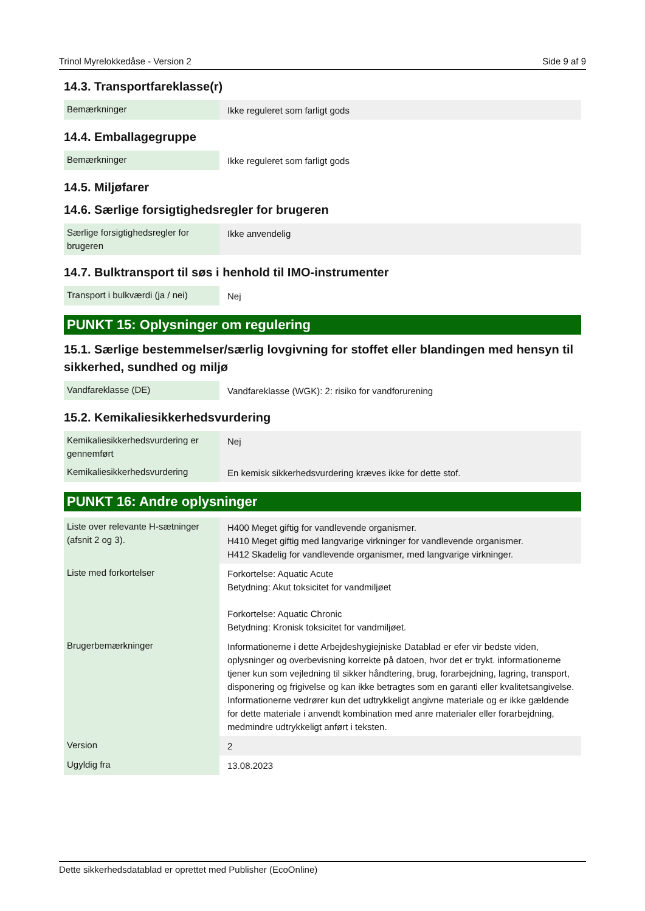Trinol Myrelokkedåse - Version 2 Side 9 af 9
14.3. Transportfareklasse(r)
| Bemærkninger | Ikke reguleret som farligt gods |
14.4. Emballagegruppe
| Bemærkninger | Ikke reguleret som farligt gods |
14.5. Miljøfarer
14.6. Særlige forsigtighedsregler for brugeren
| Særlige forsigtighedsregler for brugeren | Ikke anvendelig |
14.7. Bulktransport til søs i henhold til IMO-instrumenter
| Transport i bulkværdi (ja / nei) | Nej |
PUNKT 15: Oplysninger om regulering
15.1. Særlige bestemmelser/særlig lovgivning for stoffet eller blandingen med hensyn til sikkerhed, sundhed og miljø
| Vandfareklasse (DE) | Vandfareklasse (WGK): 2: risiko for vandforurening |
15.2. Kemikaliesikkerhedsvurdering
| Kemikaliesikkerhedsvurdering er gennemført | Nej |
| Kemikaliesikkerhedsvurdering | En kemisk sikkerhedsvurdering kræves ikke for dette stof. |
PUNKT 16: Andre oplysninger
| Liste over relevante H-sætninger (afsnit 2 og 3). | H400 Meget giftig for vandlevende organismer. H410 Meget giftig med langvarige virkninger for vandlevende organismer. H412 Skadelig for vandlevende organismer, med langvarige virkninger. |
| Liste med forkortelser | Forkortelse: Aquatic Acute Betydning: Akut toksicitet for vandmiljøet Forkortelse: Aquatic Chronic Betydning: Kronisk toksicitet for vandmiljøet. |
| Brugerbemærkninger | Informationerne i dette Arbejdeshygiejniske Datablad er efer vir bedste viden, oplysninger og overbevisning korrekte på datoen, hvor det er trykt. informationerne tjener kun som vejledning til sikker håndtering, brug, forarbejdning, lagring, transport, disponering og frigivelse og kan ikke betragtes som en garanti eller kvalitetsangivelse. Informationerne vedrører kun det udtrykkeligt angivne materiale og er ikke gældende for dette materiale i anvendt kombination med anre materialer eller forarbejdning, medmindre udtrykkeligt anført i teksten. |
| Version | 2 |
| Ugyldig fra | 13.08.2023 |
Dette sikkerhedsdatablad er oprettet med Publisher (EcoOnline)